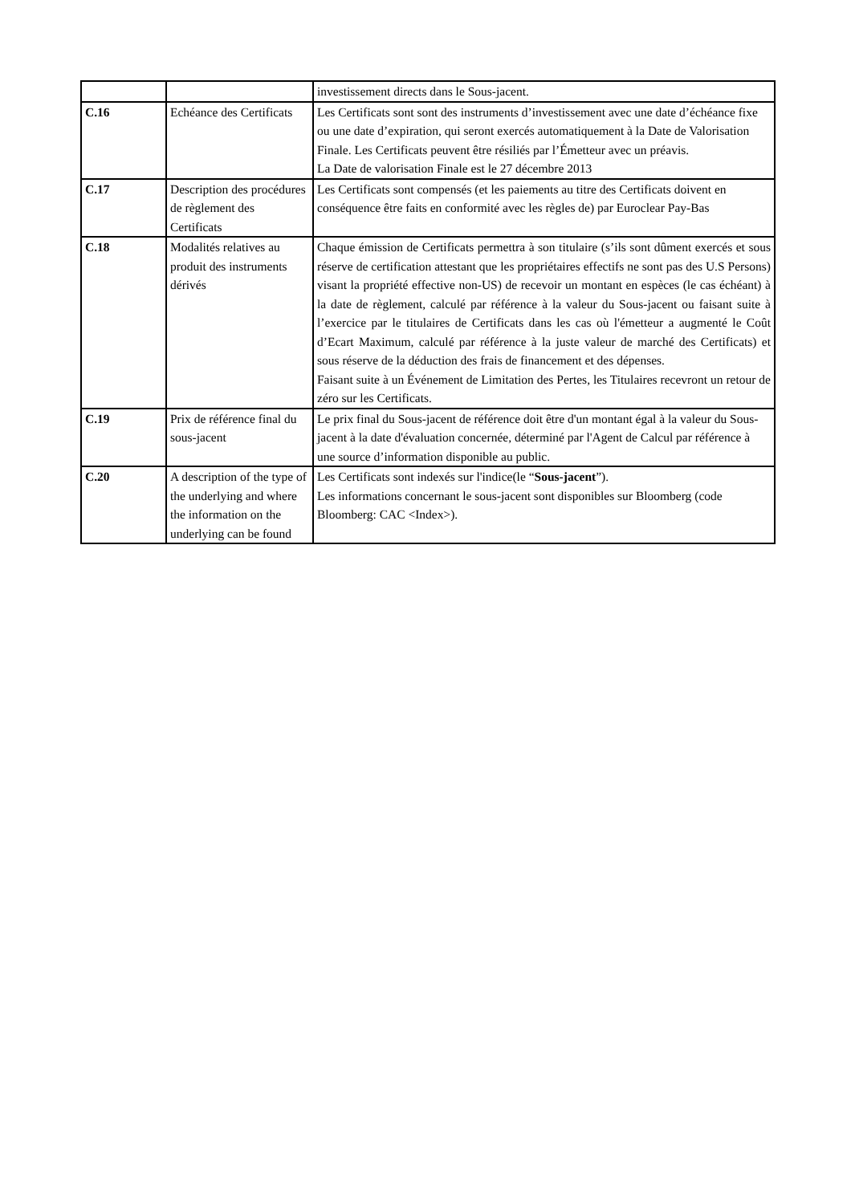| | | investissement directs dans le Sous-jacent. |
| C.16 | Echéance des Certificats | Les Certificats sont sont des instruments d’investissement avec une date d’échéance fixe ou une date d’expiration, qui seront exercés automatiquement à la Date de Valorisation Finale. Les Certificats peuvent être résiliés par l’Émetteur avec un préavis. La Date de valorisation Finale est le 27 décembre 2013 |
| C.17 | Description des procédures de règlement des Certificats | Les Certificats sont compensés (et les paiements au titre des Certificats doivent en conséquence être faits en conformité avec les règles de) par Euroclear Pay-Bas |
| C.18 | Modalités relatives au produit des instruments dérivés | Chaque émission de Certificats permettra à son titulaire (s’ils sont dûment exercés et sous réserve de certification attestant que les propriétaires effectifs ne sont pas des U.S Persons) visant la propriété effective non-US) de recevoir un montant en espèces (le cas échéant) à la date de règlement, calculé par référence à la valeur du Sous-jacent ou faisant suite à l’exercice par le titulaires de Certificats dans les cas où l'émetteur a augmenté le Coût d’Ecart Maximum, calculé par référence à la juste valeur de marché des Certificats) et sous réserve de la déduction des frais de financement et des dépenses. Faisant suite à un Événement de Limitation des Pertes, les Titulaires recevront un retour de zéro sur les Certificats. |
| C.19 | Prix de référence final du sous-jacent | Le prix final du Sous-jacent de référence doit être d'un montant égal à la valeur du Sous-jacent à la date d'évaluation concernée, déterminé par l'Agent de Calcul par référence à une source d’information disponible au public. |
| C.20 | A description of the type of the underlying and where the information on the underlying can be found | Les Certificats sont indexés sur l'indice(le “ Sous-jacent ”). Les informations concernant le sous-jacent sont disponibles sur Bloomberg (code Bloomberg: CAC <Index>). |